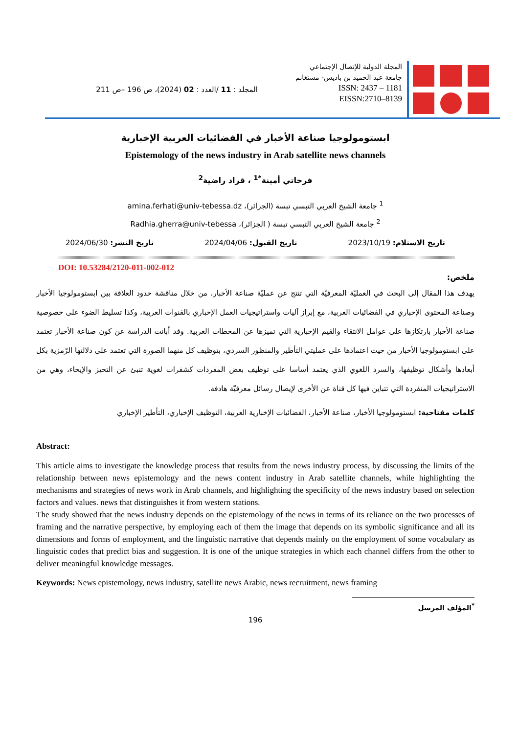المجلة الدولية للإتصال الإجتماعي
جامعة عبد الحميد بن باديس- مستغانم
ISSN: 2437 – 1181
EISSN:2710–8139
المجلد : 11 /العدد : 02 (2024)، ص 196 –ص 211
ابستومولوجيا صناعة الأخبار في الفضائيات العربية الإخبارية
Epistemology of the news industry in Arab satellite news channels
فرحاتي أمينة<sup>*1</sup> ، قراد راضية<sup>2</sup>
<sup>1</sup> جامعة الشيخ العربي التبسي تبسة (الجزائر)، amina.ferhati@univ-tebessa.dz
‏<sup>2</sup> جامعة الشيخ العربي التبسي تبسة ( الجزائر)، Radhia.gherra@univ-tebessa
تاريخ الاستلام: 2023/10/19 تاريخ القبول: 2024/04/06 تاريخ النشر: 2024/06/30
DOI: 10.53284/2120-011-002-012
ملخص:
يهدف هذا المقال إلى البحث في العمليّة المعرفيّة التي تنتج عن عمليّة صناعة الأخبار، من خلال مناقشة حدود العلاقة بين ابستومولوجيا الأخبار وصناعة المحتوى الإخباري في الفضائيات العربية، مع إبراز آليات واستراتيجيات العمل الإخباري بالقنوات العربية، وكذا تسليط الضوء على خصوصية صناعة الأخبار بارتكازها على عوامل الانتقاء والقيم الإخبارية التي تميزها عن المحطات الغربية. وقد أبانت الدراسة عن كون صناعة الأخبار تعتمد على ابستومولوجيا الأخبار من حيث اعتمادها على عمليتي التأطير والمنظور السردي، بتوظيف كل منهما الصورة التي تعتمد على دلالتها الرّمزية بكل أبعادها وأشكال توظيفها، والسرد اللغوي الذي يعتمد أساسا على توظيف بعض المفردات كشفرات لغوية تنبئ عن التحيز والإيحاء، وهي من الاستراتيجيات المنفردة التي تتباين فيها كل قناة عن الأخرى لإيصال رسائل معرفيّة هادفة.
كلمات مفتاحية: ابستومولوجيا الأخبار، صناعة الأخبار، الفضائيات الإخبارية العربية، التوظيف الإخباري، التأطير الإخباري
Abstract:
This article aims to investigate the knowledge process that results from the news industry process, by discussing the limits of the relationship between news epistemology and the news content industry in Arab satellite channels, while highlighting the mechanisms and strategies of news work in Arab channels, and highlighting the specificity of the news industry based on selection factors and values. news that distinguishes it from western stations.
The study showed that the news industry depends on the epistemology of the news in terms of its reliance on the two processes of framing and the narrative perspective, by employing each of them the image that depends on its symbolic significance and all its dimensions and forms of employment, and the linguistic narrative that depends mainly on the employment of some vocabulary as linguistic codes that predict bias and suggestion. It is one of the unique strategies in which each channel differs from the other to deliver meaningful knowledge messages.
Keywords: News epistemology, news industry, satellite news Arabic, news recruitment, news framing
<sup>*</sup> المؤلف المرسل
196